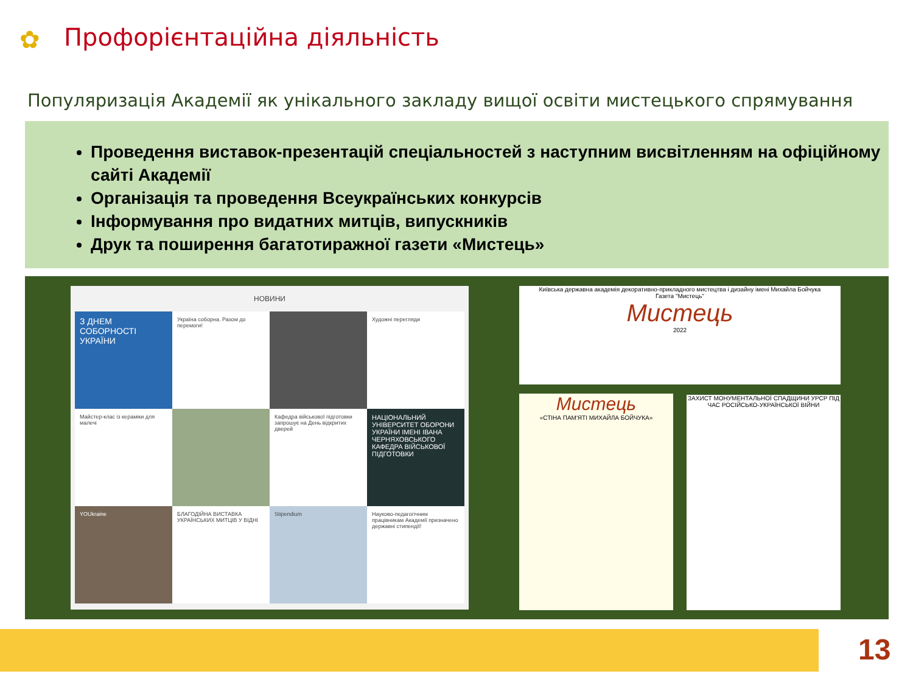✿ Профорієнтаційна діяльність
Популяризація Академії як унікального закладу вищої освіти мистецького спрямування
Проведення виставок-презентацій спеціальностей з наступним висвітленням на офіційному сайті Академії
Організація та проведення Всеукраїнських конкурсів
Інформування про видатних митців, випускників
Друк та поширення багатотиражної газети «Мистець»
НОВИНИ
З ДНЕМ СОБОРНОСТІ УКРАЇНИ
Україна соборна. Разом до перемоги!
Художні перегляди
Майстер-клас із кераміки для малечі
Кафедра військової підготовки запрошує на День відкритих дверей
НАЦІОНАЛЬНИЙ УНІВЕРСИТЕТ ОБОРОНИ УКРАЇНИ ІМЕНІ ІВАНА ЧЕРНЯХОВСЬКОГО
КАФЕДРА ВІЙСЬКОВОЇ ПІДГОТОВКИ
YOUkraine
БЛАГОДІЙНА ВИСТАВКА УКРАЇНСЬКИХ МИТЦІВ У ВІДНІ
Stipendium
Науково-педагогічним працівникам Академії призначено державні стипендії!
Київська державна академія декоративно-прикладного мистецтва і дизайну імені Михайла Бойчука
Газета "Мистець"
Мистець
2022
Мистець
«СТІНА ПАМ'ЯТІ МИХАЙЛА БОЙЧУКА»
ЗАХИСТ МОНУМЕНТАЛЬНОЇ СПАДЩИНИ УРСР ПІД ЧАС РОСІЙСЬКО-УКРАЇНСЬКОЇ ВІЙНИ
13